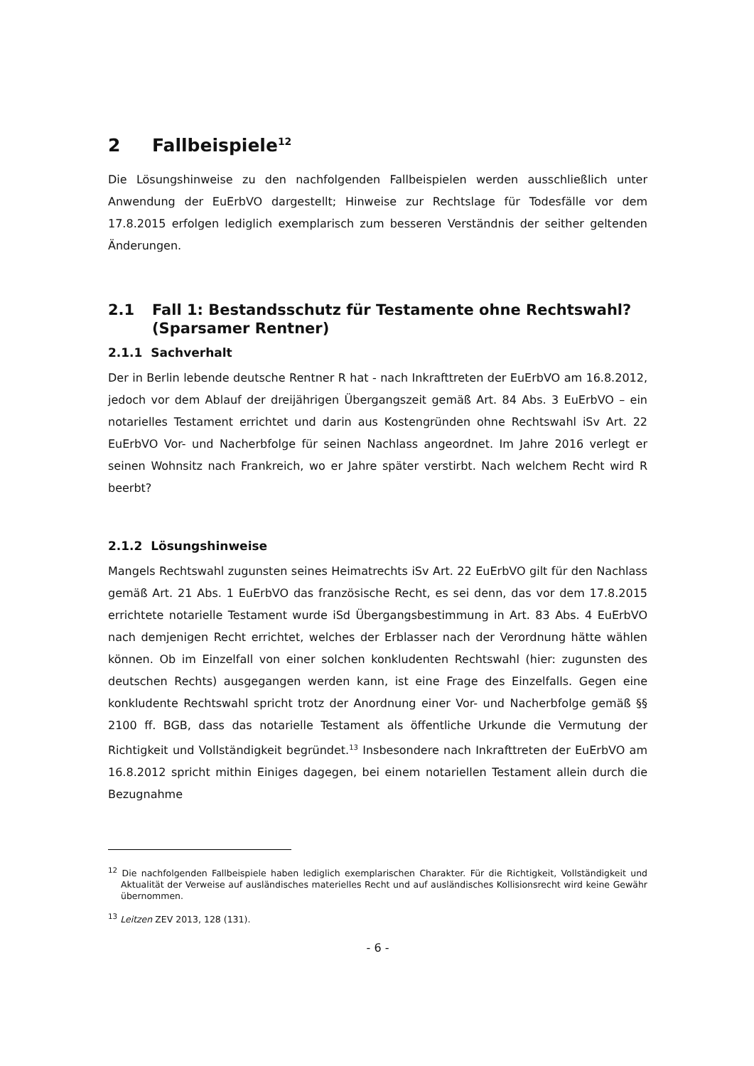2 Fallbeispiele<sup>12</sup>
Die Lösungshinweise zu den nachfolgenden Fallbeispielen werden ausschließlich unter Anwendung der EuErbVO dargestellt; Hinweise zur Rechtslage für Todesfälle vor dem 17.8.2015 erfolgen lediglich exemplarisch zum besseren Verständnis der seither geltenden Änderungen.
2.1 Fall 1: Bestandsschutz für Testamente ohne Rechtswahl? (Sparsamer Rentner)
2.1.1 Sachverhalt
Der in Berlin lebende deutsche Rentner R hat - nach Inkrafttreten der EuErbVO am 16.8.2012, jedoch vor dem Ablauf der dreijährigen Übergangszeit gemäß Art. 84 Abs. 3 EuErbVO – ein notarielles Testament errichtet und darin aus Kostengründen ohne Rechtswahl iSv Art. 22 EuErbVO Vor- und Nacherbfolge für seinen Nachlass angeordnet. Im Jahre 2016 verlegt er seinen Wohnsitz nach Frankreich, wo er Jahre später verstirbt. Nach welchem Recht wird R beerbt?
2.1.2 Lösungshinweise
Mangels Rechtswahl zugunsten seines Heimatrechts iSv Art. 22 EuErbVO gilt für den Nachlass gemäß Art. 21 Abs. 1 EuErbVO das französische Recht, es sei denn, das vor dem 17.8.2015 errichtete notarielle Testament wurde iSd Übergangsbestimmung in Art. 83 Abs. 4 EuErbVO nach demjenigen Recht errichtet, welches der Erblasser nach der Verordnung hätte wählen können. Ob im Einzelfall von einer solchen konkludenten Rechtswahl (hier: zugunsten des deutschen Rechts) ausgegangen werden kann, ist eine Frage des Einzelfalls. Gegen eine konkludente Rechtswahl spricht trotz der Anordnung einer Vor- und Nacherbfolge gemäß §§ 2100 ff. BGB, dass das notarielle Testament als öffentliche Urkunde die Vermutung der Richtigkeit und Vollständigkeit begründet.<sup>13</sup> Insbesondere nach Inkrafttreten der EuErbVO am 16.8.2012 spricht mithin Einiges dagegen, bei einem notariellen Testament allein durch die Bezugnahme
<sup>12</sup> Die nachfolgenden Fallbeispiele haben lediglich exemplarischen Charakter. Für die Richtigkeit, Vollständigkeit und Aktualität der Verweise auf ausländisches materielles Recht und auf ausländisches Kollisionsrecht wird keine Gewähr übernommen.
<sup>13</sup> Leitzen ZEV 2013, 128 (131).
- 6 -